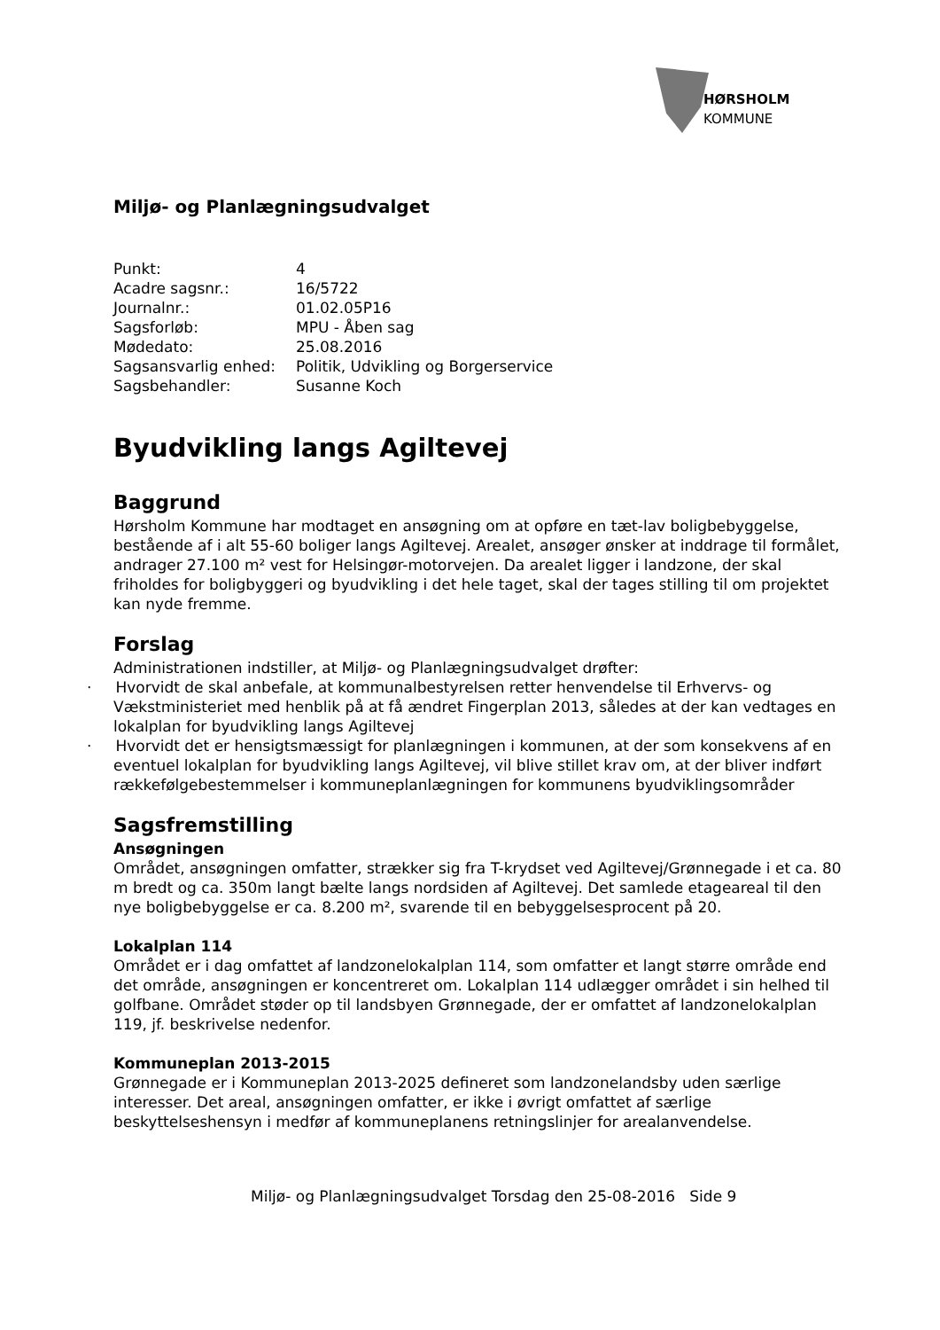HØRSHOLM KOMMUNE
Miljø- og Planlægningsudvalget
| Punkt: | 4 |
| Acadre sagsnr.: | 16/5722 |
| Journalnr.: | 01.02.05P16 |
| Sagsforløb: | MPU - Åben sag |
| Mødedato: | 25.08.2016 |
| Sagsansvarlig enhed: | Politik, Udvikling og Borgerservice |
| Sagsbehandler: | Susanne Koch |
Byudvikling langs Agiltevej
Baggrund
Hørsholm Kommune har modtaget en ansøgning om at opføre en tæt-lav boligbebyggelse, bestående af i alt 55-60 boliger langs Agiltevej. Arealet, ansøger ønsker at inddrage til formålet, andrager 27.100 m² vest for Helsingør-motorvejen. Da arealet ligger i landzone, der skal friholdes for boligbyggeri og byudvikling i det hele taget, skal der tages stilling til om projektet kan nyde fremme.
Forslag
Administrationen indstiller, at Miljø- og Planlægningsudvalget drøfter:
· Hvorvidt de skal anbefale, at kommunalbestyrelsen retter henvendelse til Erhvervs- og Vækstministeriet med henblik på at få ændret Fingerplan 2013, således at der kan vedtages en lokalplan for byudvikling langs Agiltevej
· Hvorvidt det er hensigtsmæssigt for planlægningen i kommunen, at der som konsekvens af en eventuel lokalplan for byudvikling langs Agiltevej, vil blive stillet krav om, at der bliver indført rækkefølgebestemmelser i kommuneplanlægningen for kommunens byudviklingsområder
Sagsfremstilling
Ansøgningen
Området, ansøgningen omfatter, strækker sig fra T-krydset ved Agiltevej/Grønnegade i et ca. 80 m bredt og ca. 350m langt bælte langs nordsiden af Agiltevej. Det samlede etageareal til den nye boligbebyggelse er ca. 8.200 m², svarende til en bebyggelsesprocent på 20.
Lokalplan 114
Området er i dag omfattet af landzonelokalplan 114, som omfatter et langt større område end det område, ansøgningen er koncentreret om. Lokalplan 114 udlægger området i sin helhed til golfbane. Området støder op til landsbyen Grønnegade, der er omfattet af landzonelokalplan 119, jf. beskrivelse nedenfor.
Kommuneplan 2013-2015
Grønnegade er i Kommuneplan 2013-2025 defineret som landzonelandsby uden særlige interesser. Det areal, ansøgningen omfatter, er ikke i øvrigt omfattet af særlige beskyttelseshensyn i medfør af kommuneplanens retningslinjer for arealanvendelse.
Miljø- og Planlægningsudvalget Torsdag den 25-08-2016 Side 9